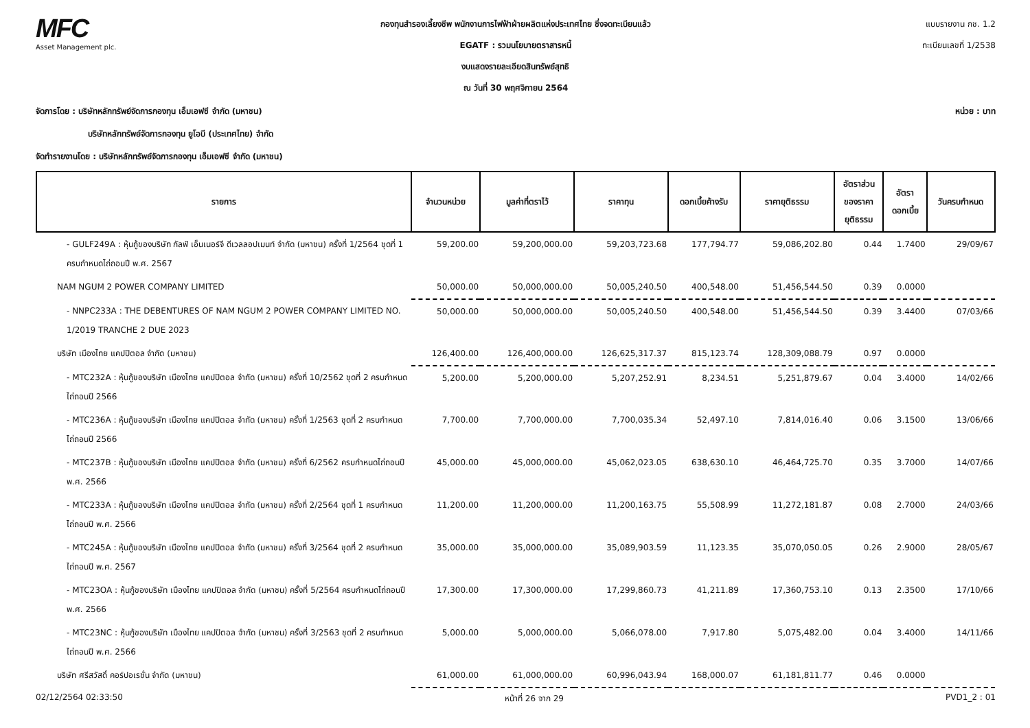MFC
Asset Management plc.
กองทุนสำรองเลี้ยงชีพ พนักงานการไฟฟ้าฝ่ายผลิตแห่งประเทศไทย ซึ่งจดทะเบียนแล้ว
EGATF : รวมนโยบายตราสารหนี้
งบแสดงรายละเอียดสินทรัพย์สุทธิ
ณ วันที่ 30 พฤศจิกายน 2564
แบบรายงาน กช. 1.2
ทะเบียนเลขที่ 1/2538
จัดการโดย : บริษัทหลักทรัพย์จัดการกองทุน เอ็มเอฟซี จำกัด (มหาชน) หน่วย : บาท
บริษัทหลักทรัพย์จัดการกองทุน ยูโอบี (ประเทศไทย) จำกัด
จัดทำรายงานโดย : บริษัทหลักทรัพย์จัดการกองทุน เอ็มเอฟซี จำกัด (มหาชน)
| รายการ | จำนวนหน่วย | มูลค่าที่ตราไว้ | ราคาทุน | ดอกเบี้ยค้างรับ | ราคายุติธรรม | อัตราส่วน ของราคา ยุติธรรม | อัตรา ดอกเบี้ย | วันครบกำหนด |
| --- | --- | --- | --- | --- | --- | --- | --- | --- |
| - GULF249A : หุ้นกู้ของบริษัท กัลฟ์ เอ็นเนอร์จี ดีเวลลอปเมนท์ จำกัด (มหาชน) ครั้งที่ 1/2564 ชุดที่ 1 ครบกำหนดไถ่ถอนปี พ.ศ. 2567 | 59,200.00 | 59,200,000.00 | 59,203,723.68 | 177,794.77 | 59,086,202.80 | 0.44 | 1.7400 | 29/09/67 |
| NAM NGUM 2 POWER COMPANY LIMITED | 50,000.00 | 50,000,000.00 | 50,005,240.50 | 400,548.00 | 51,456,544.50 | 0.39 | 0.0000 | |
| - NNPC233A : THE DEBENTURES OF NAM NGUM 2 POWER COMPANY LIMITED NO. 1/2019 TRANCHE 2 DUE 2023 | 50,000.00 | 50,000,000.00 | 50,005,240.50 | 400,548.00 | 51,456,544.50 | 0.39 | 3.4400 | 07/03/66 |
| บริษัท เมืองไทย แคปปิตอล จำกัด (มหาชน) | 126,400.00 | 126,400,000.00 | 126,625,317.37 | 815,123.74 | 128,309,088.79 | 0.97 | 0.0000 | |
| - MTC232A : หุ้นกู้ของบริษัท เมืองไทย แคปปิตอล จำกัด (มหาชน) ครั้งที่ 10/2562 ชุดที่ 2 ครบกำหนดไถ่ถอนปี 2566 | 5,200.00 | 5,200,000.00 | 5,207,252.91 | 8,234.51 | 5,251,879.67 | 0.04 | 3.4000 | 14/02/66 |
| - MTC236A : หุ้นกู้ของบริษัท เมืองไทย แคปปิตอล จำกัด (มหาชน) ครั้งที่ 1/2563 ชุดที่ 2 ครบกำหนดไถ่ถอนปี 2566 | 7,700.00 | 7,700,000.00 | 7,700,035.34 | 52,497.10 | 7,814,016.40 | 0.06 | 3.1500 | 13/06/66 |
| - MTC237B : หุ้นกู้ของบริษัท เมืองไทย แคปปิตอล จำกัด (มหาชน) ครั้งที่ 6/2562 ครบกำหนดไถ่ถอนปี พ.ศ. 2566 | 45,000.00 | 45,000,000.00 | 45,062,023.05 | 638,630.10 | 46,464,725.70 | 0.35 | 3.7000 | 14/07/66 |
| - MTC233A : หุ้นกู้ของบริษัท เมืองไทย แคปปิตอล จำกัด (มหาชน) ครั้งที่ 2/2564 ชุดที่ 1 ครบกำหนดไถ่ถอนปี พ.ศ. 2566 | 11,200.00 | 11,200,000.00 | 11,200,163.75 | 55,508.99 | 11,272,181.87 | 0.08 | 2.7000 | 24/03/66 |
| - MTC245A : หุ้นกู้ของบริษัท เมืองไทย แคปปิตอล จำกัด (มหาชน) ครั้งที่ 3/2564 ชุดที่ 2 ครบกำหนดไถ่ถอนปี พ.ศ. 2567 | 35,000.00 | 35,000,000.00 | 35,089,903.59 | 11,123.35 | 35,070,050.05 | 0.26 | 2.9000 | 28/05/67 |
| - MTC23OA : หุ้นกู้ของบริษัท เมืองไทย แคปปิตอล จำกัด (มหาชน) ครั้งที่ 5/2564 ครบกำหนดไถ่ถอนปี พ.ศ. 2566 | 17,300.00 | 17,300,000.00 | 17,299,860.73 | 41,211.89 | 17,360,753.10 | 0.13 | 2.3500 | 17/10/66 |
| - MTC23NC : หุ้นกู้ของบริษัท เมืองไทย แคปปิตอล จำกัด (มหาชน) ครั้งที่ 3/2563 ชุดที่ 2 ครบกำหนดไถ่ถอนปี พ.ศ. 2566 | 5,000.00 | 5,000,000.00 | 5,066,078.00 | 7,917.80 | 5,075,482.00 | 0.04 | 3.4000 | 14/11/66 |
| บริษัท ศรีสวัสดิ์ คอร์ปอเรชั่น จำกัด (มหาชน) | 61,000.00 | 61,000,000.00 | 60,996,043.94 | 168,000.07 | 61,181,811.77 | 0.46 | 0.0000 | |
02/12/2564 02:33:50 หน้าที่ 26 จาก 29 PVD1_2 : 01